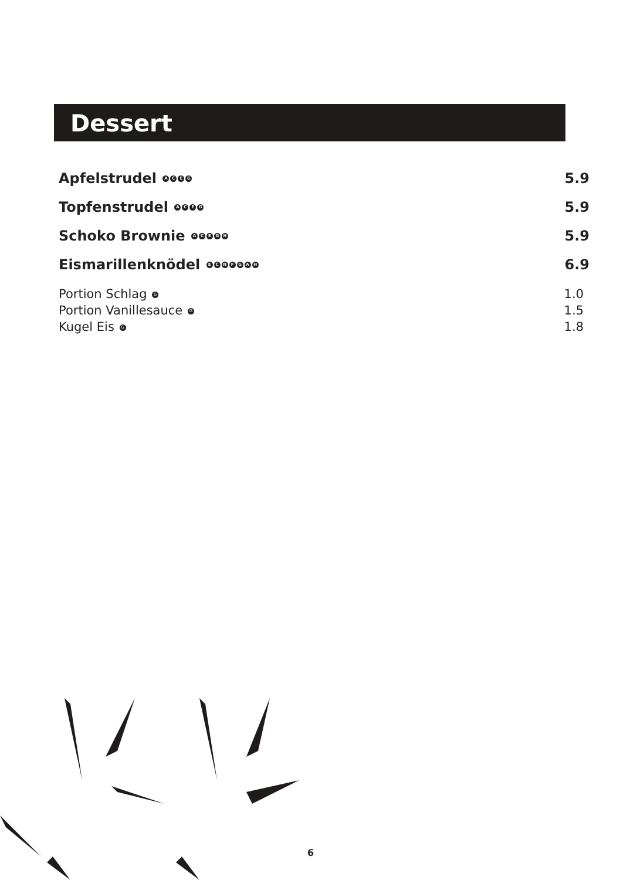Dessert
Apfelstrudel ACEG 5.9
Topfenstrudel ACEG 5.9
Schoko Brownie ACEGH 5.9
Eismarillenknödel ECNFGAH 6.9
Portion Schlag G 1.0
Portion Vanillesauce G 1.5
Kugel Eis G 1.8
6